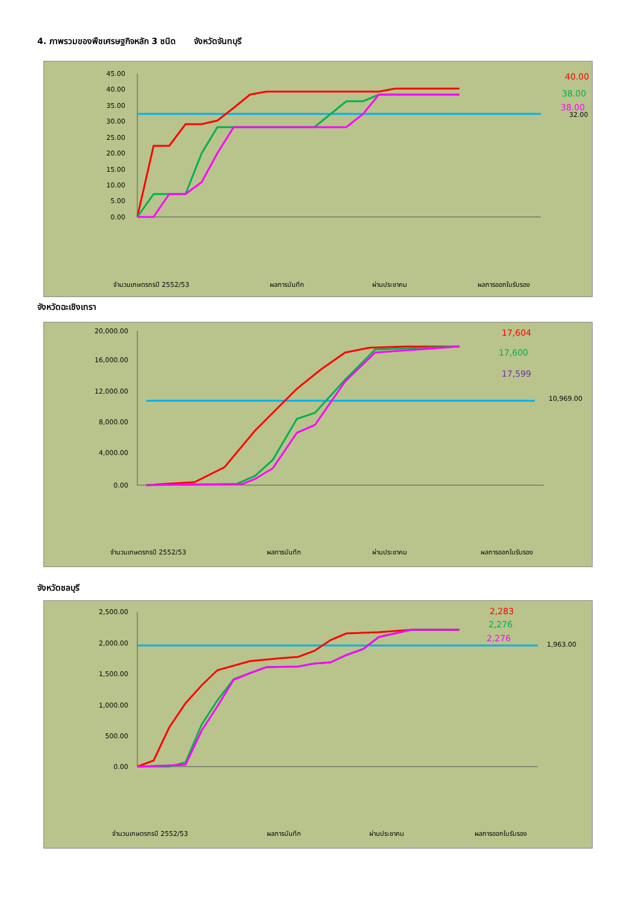4. ภาพรวมของพืชเศรษฐกิจหลัก 3 ชนิด จังหวัดจันทบุรี
45.00
40.00
35.00
30.00
25.00
20.00
15.00
10.00
5.00
0.00
40.00
38.00
38.00
32.00
จำนวนเกษตรกรปี 2552/53
ผลการบันทึก
ผ่านประชาคม
ผลการออกใบรับรอง
จังหวัดฉะเชิงเทรา
20,000.00
16,000.00
12,000.00
8,000.00
4,000.00
0.00
17,604
17,600
17,599
10,969.00
จำนวนเกษตรกรปี 2552/53
ผลการบันทึก
ผ่านประชาคม
ผลการออกใบรับรอง
จังหวัดชลบุรี
2,500.00
2,000.00
1,500.00
1,000.00
500.00
0.00
2,283
2,276
2,276
1,963.00
จำนวนเกษตรกรปี 2552/53
ผลการบันทึก
ผ่านประชาคม
ผลการออกใบรับรอง